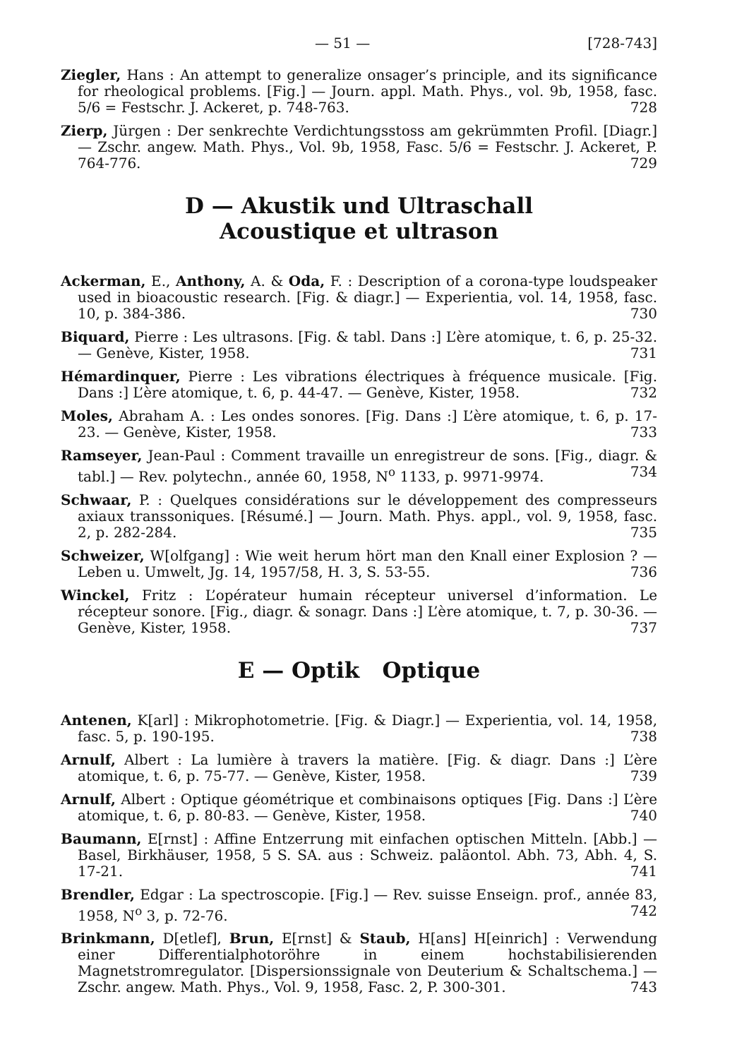— 51 — [728-743]
Ziegler, Hans : An attempt to generalize onsager’s principle, and its significance for rheological problems. [Fig.] — Journ. appl. Math. Phys., vol. 9b, 1958, fasc. 5/6 = Festschr. J. Ackeret, p. 748-763. 728
Zierp, Jürgen : Der senkrechte Verdichtungsstoss am gekrümmten Profil. [Diagr.] — Zschr. angew. Math. Phys., Vol. 9b, 1958, Fasc. 5/6 = Festschr. J. Ackeret, P. 764-776. 729
D — Akustik und Ultraschall
Acoustique et ultrason
Ackerman, E., Anthony, A. & Oda, F. : Description of a corona-type loudspeaker used in bioacoustic research. [Fig. & diagr.] — Experientia, vol. 14, 1958, fasc. 10, p. 384-386. 730
Biquard, Pierre : Les ultrasons. [Fig. & tabl. Dans :] L’ère atomique, t. 6, p. 25-32. — Genève, Kister, 1958. 731
Hémardinquer, Pierre : Les vibrations électriques à fréquence musicale. [Fig. Dans :] L’ère atomique, t. 6, p. 44-47. — Genève, Kister, 1958. 732
Moles, Abraham A. : Les ondes sonores. [Fig. Dans :] L’ère atomique, t. 6, p. 17-23. — Genève, Kister, 1958. 733
Ramseyer, Jean-Paul : Comment travaille un enregistreur de sons. [Fig., diagr. & tabl.] — Rev. polytechn., année 60, 1958, N<sup>o</sup> 1133, p. 9971-9974. 734
Schwaar, P. : Quelques considérations sur le développement des compresseurs axiaux transsoniques. [Résumé.] — Journ. Math. Phys. appl., vol. 9, 1958, fasc. 2, p. 282-284. 735
Schweizer, W[olfgang] : Wie weit herum hört man den Knall einer Explosion ? — Leben u. Umwelt, Jg. 14, 1957/58, H. 3, S. 53-55. 736
Winckel, Fritz : L’opérateur humain récepteur universel d’information. Le récepteur sonore. [Fig., diagr. & sonagr. Dans :] L’ère atomique, t. 7, p. 30-36. — Genève, Kister, 1958. 737
E — Optik Optique
Antenen, K[arl] : Mikrophotometrie. [Fig. & Diagr.] — Experientia, vol. 14, 1958, fasc. 5, p. 190-195. 738
Arnulf, Albert : La lumière à travers la matière. [Fig. & diagr. Dans :] L’ère atomique, t. 6, p. 75-77. — Genève, Kister, 1958. 739
Arnulf, Albert : Optique géométrique et combinaisons optiques [Fig. Dans :] L’ère atomique, t. 6, p. 80-83. — Genève, Kister, 1958. 740
Baumann, E[rnst] : Affine Entzerrung mit einfachen optischen Mitteln. [Abb.] — Basel, Birkhäuser, 1958, 5 S. SA. aus : Schweiz. paläontol. Abh. 73, Abh. 4, S. 17-21. 741
Brendler, Edgar : La spectroscopie. [Fig.] — Rev. suisse Enseign. prof., année 83, 1958, N<sup>o</sup> 3, p. 72-76. 742
Brinkmann, D[etlef], Brun, E[rnst] & Staub, H[ans] H[einrich] : Verwendung einer Differentialphotoröhre in einem hochstabilisierenden Magnetstromregulator. [Dispersionssignale von Deuterium & Schaltschema.] — Zschr. angew. Math. Phys., Vol. 9, 1958, Fasc. 2, P. 300-301. 743